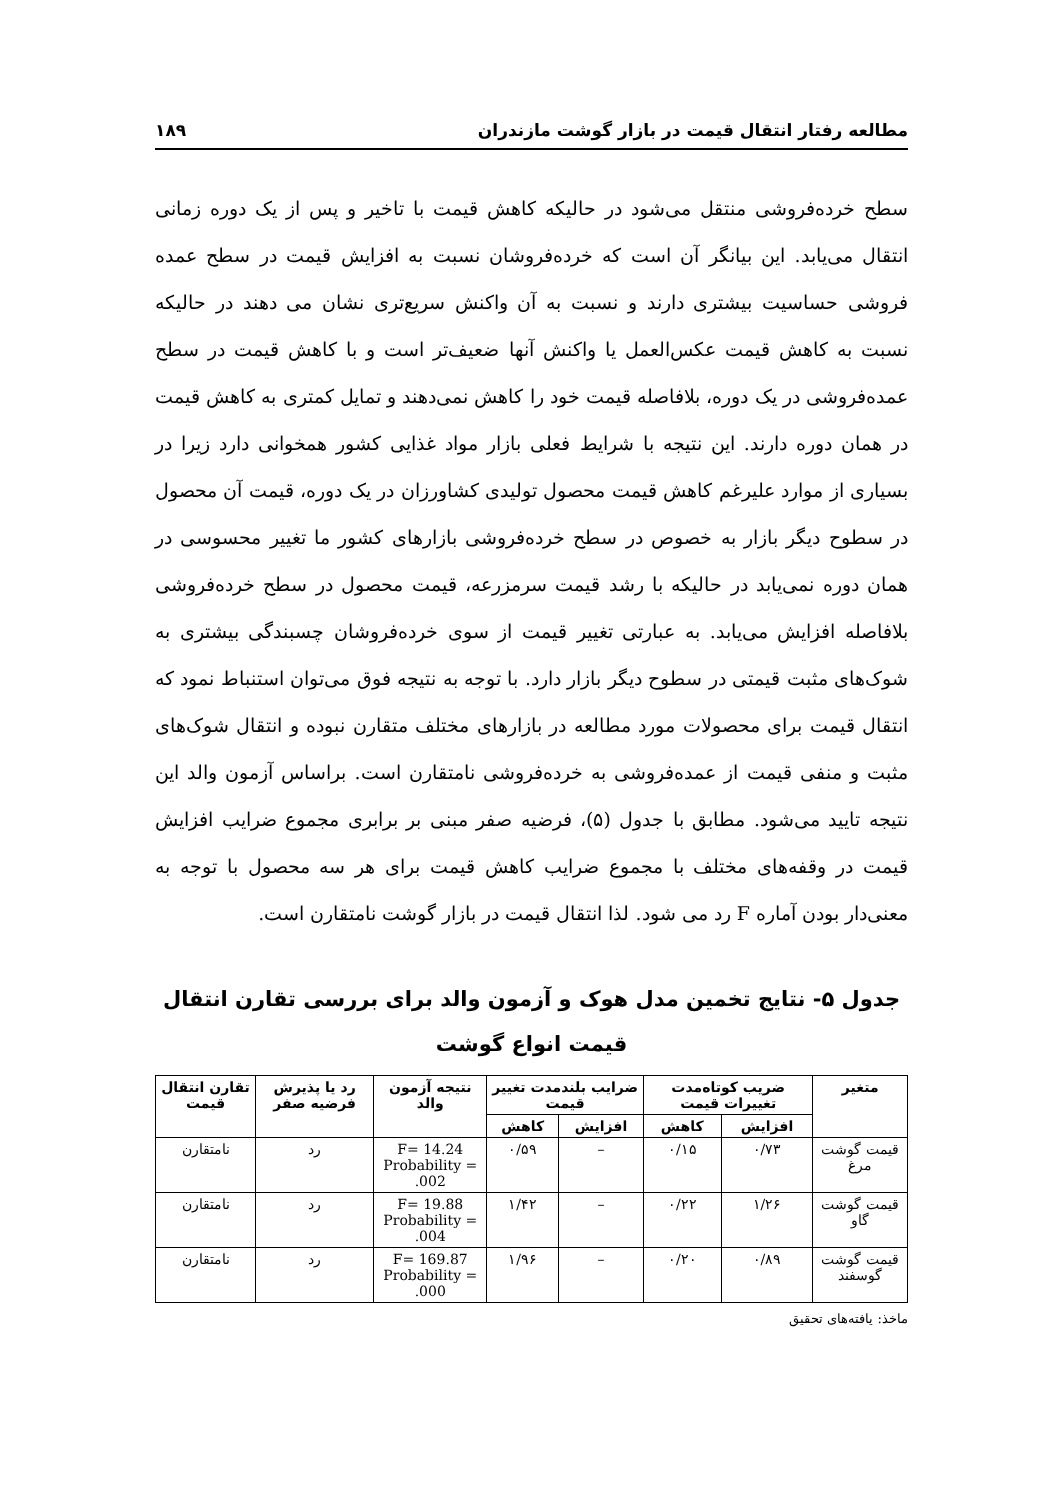مطالعه رفتار انتقال قیمت در بازار گوشت مازندران ۱۸۹
سطح خرده‌فروشی منتقل می‌شود در حالیکه کاهش قیمت با تاخیر و پس از یک دوره زمانی انتقال می‌یابد. این بیانگر آن است که خرده‌فروشان نسبت به افزایش قیمت در سطح عمده فروشی حساسیت بیشتری دارند و نسبت به آن واکنش سریع‌تری نشان می دهند در حالیکه نسبت به کاهش قیمت عکس‌العمل یا واکنش آنها ضعیف‌تر است و با کاهش قیمت در سطح عمده‌فروشی در یک دوره، بلافاصله قیمت خود را کاهش نمی‌دهند و تمایل کمتری به کاهش قیمت در همان دوره دارند. این نتیجه با شرایط فعلی بازار مواد غذایی کشور همخوانی دارد زیرا در بسیاری از موارد علیرغم کاهش قیمت محصول تولیدی کشاورزان در یک دوره، قیمت آن محصول در سطوح دیگر بازار به خصوص در سطح خرده‌فروشی بازارهای کشور ما تغییر محسوسی در همان دوره نمی‌یابد در حالیکه با رشد قیمت سرمزرعه، قیمت محصول در سطح خرده‌فروشی بلافاصله افزایش می‌یابد. به عبارتی تغییر قیمت از سوی خرده‌فروشان چسبندگی بیشتری به شوک‌های مثبت قیمتی در سطوح دیگر بازار دارد. با توجه به نتیجه فوق می‌توان استنباط نمود که انتقال قیمت برای محصولات مورد مطالعه در بازارهای مختلف متقارن نبوده و انتقال شوک‌های مثبت و منفی قیمت از عمده‌فروشی به خرده‌فروشی نامتقارن است. براساس آزمون والد این نتیجه تایید می‌شود. مطابق با جدول (۵)، فرضیه صفر مبنی بر برابری مجموع ضرایب افزایش قیمت در وقفه‌های مختلف با مجموع ضرایب کاهش قیمت برای هر سه محصول با توجه به معنی‌دار بودن آماره F رد می شود. لذا انتقال قیمت در بازار گوشت نامتقارن است.
جدول ۵- نتایج تخمین مدل هوک و آزمون والد برای بررسی تقارن انتقال
قیمت انواع گوشت
| متغیر | ضریب کوتاه‌مدت تغییرات قیمت | | ضرایب بلندمدت تغییر قیمت | | نتیجه آزمون والد | رد یا پذیرش فرضیه صفر | تقارن انتقال قیمت |
| --- | --- | --- | --- | --- | --- | --- | --- |
| | افزایش | کاهش | افزایش | کاهش | | | |
| قیمت گوشت مرغ | ۰/۷۳ | ۰/۱۵ | – | ۰/۵۹ | F= 14.24 Probability = .002 | رد | نامتقارن |
| قیمت گوشت گاو | ۱/۲۶ | ۰/۲۲ | – | ۱/۴۲ | F= 19.88 Probability = .004 | رد | نامتقارن |
| قیمت گوشت گوسفند | ۰/۸۹ | ۰/۲۰ | – | ۱/۹۶ | F= 169.87 Probability = .000 | رد | نامتقارن |
ماخذ: یافته‌های تحقیق